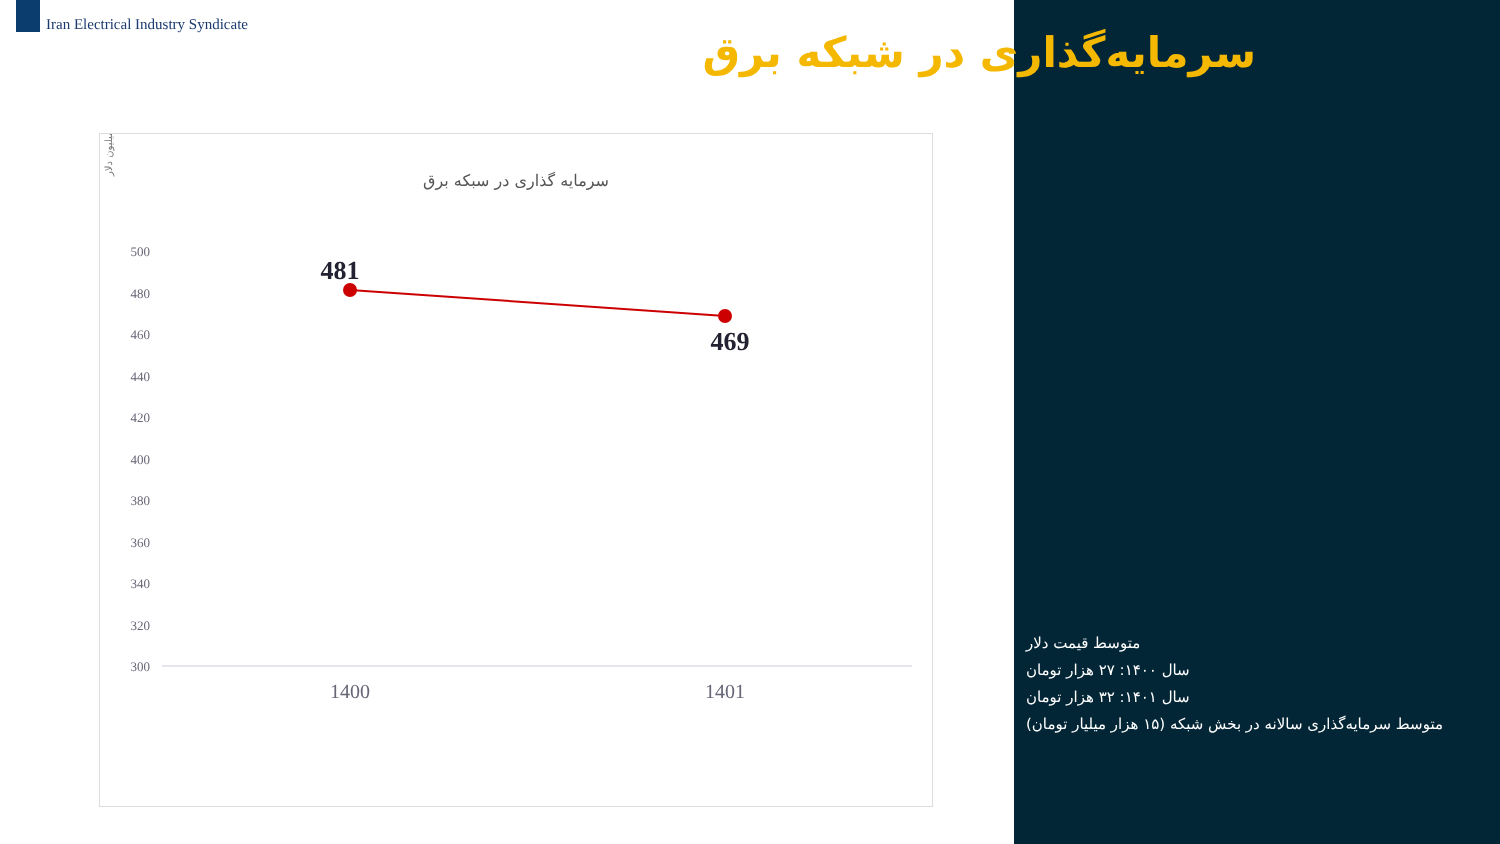Iran Electrical Industry Syndicate
سرمایه‌گذاری در شبکه برق
سرمایه گذاری در سبکه برق
میلیون دلار
500
480
460
440
420
400
380
360
340
320
300
481
469
1400
1401
متوسط قیمت دلار
سال ۱۴۰۰: ۲۷ هزار تومان
سال ۱۴۰۱: ۳۲ هزار تومان
متوسط سرمایه‌گذاری سالانه در بخش شبکه (۱۵ هزار میلیار تومان)